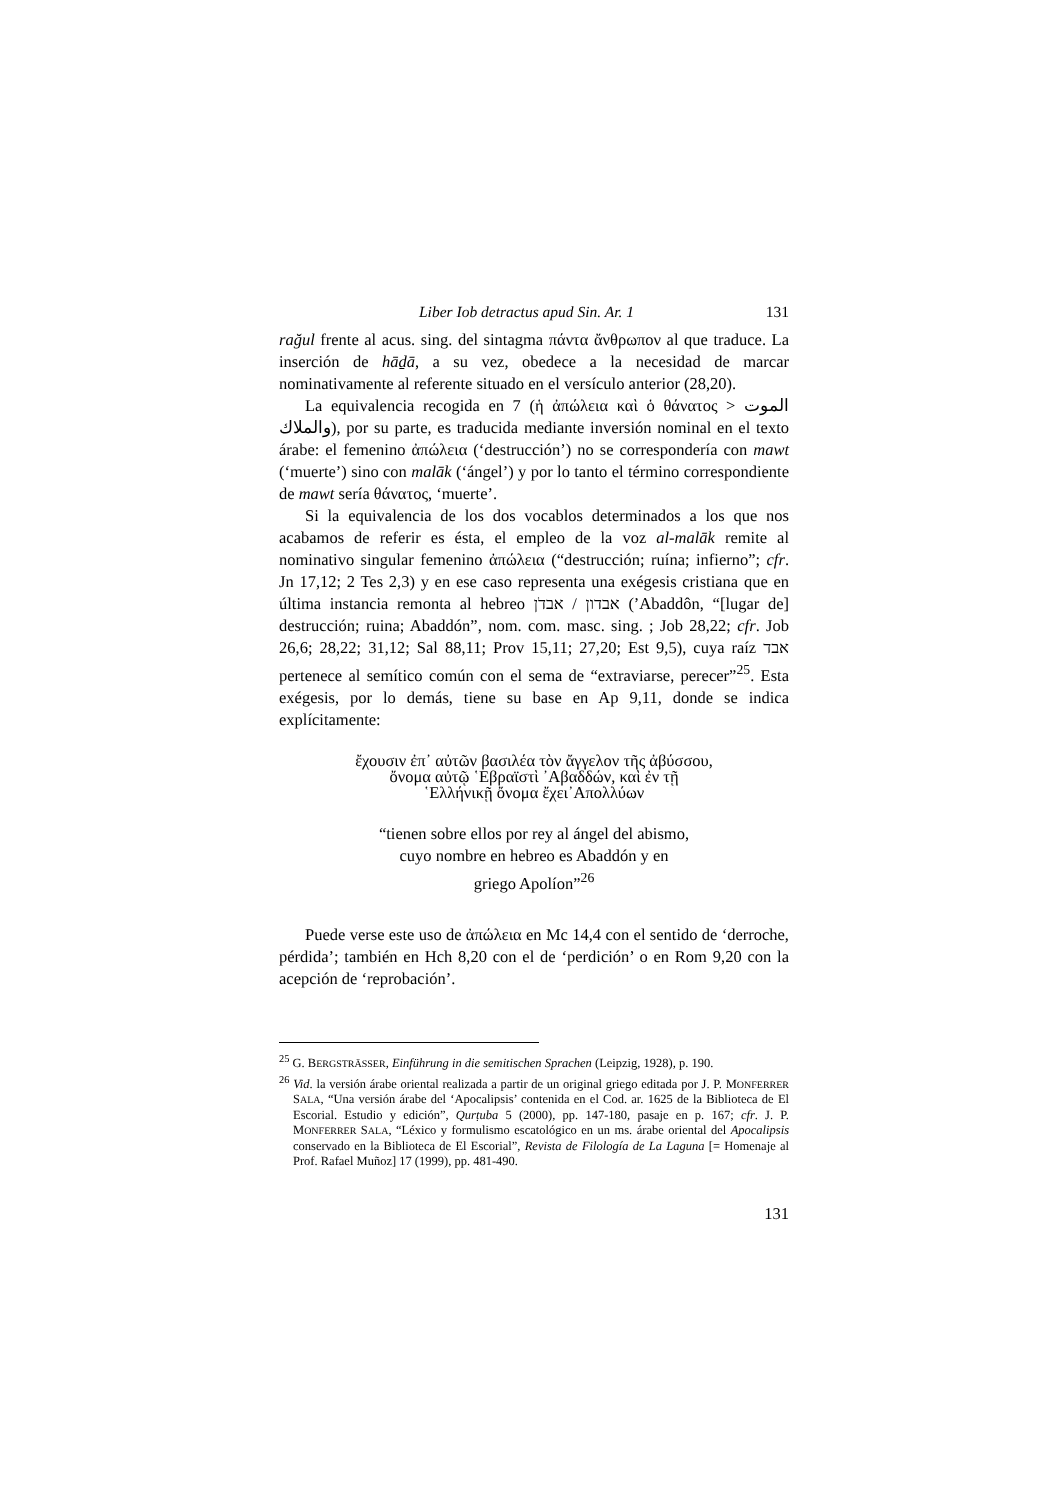Liber Iob detractus apud Sin. Ar. 1 131
rağul frente al acus. sing. del sintagma πάντα ἄνθρωπον al que traduce. La inserción de hāḏā, a su vez, obedece a la necesidad de marcar nominativamente al referente situado en el versículo anterior (28,20).
La equivalencia recogida en 7 (ἡ ἀπώλεια καὶ ὁ θάνατος > الموت والملاك), por su parte, es traducida mediante inversión nominal en el texto árabe: el femenino ἀπώλεια (‘destrucción’) no se correspondería con mawt (‘muerte’) sino con malāk (‘ángel’) y por lo tanto el término correspondiente de mawt sería θάνατος, ‘muerte’.
Si la equivalencia de los dos vocablos determinados a los que nos acabamos de referir es ésta, el empleo de la voz al-malāk remite al nominativo singular femenino ἀπώλεια (“destrucción; ruína; infierno”; cfr. Jn 17,12; 2 Tes 2,3) y en ese caso representa una exégesis cristiana que en última instancia remonta al hebreo אבדון / אבדֹן (’Abaddôn, “[lugar de] destrucción; ruina; Abaddón”, nom. com. masc. sing. ; Job 28,22; cfr. Job 26,6; 28,22; 31,12; Sal 88,11; Prov 15,11; 27,20; Est 9,5), cuya raíz אבד pertenece al semítico común con el sema de “extraviarse, perecer”<sup>25</sup>. Esta exégesis, por lo demás, tiene su base en Ap 9,11, donde se indica explícitamente:
ἔχουσιν ἐπ᾽ αὐτῶν βασιλέα τὸν ἄγγελον τῆς ἀβύσσου,
ὄνομα αὐτῷ ῾Εβραϊστὶ ᾽Αβαδδών, καὶ ἐν τῇ
῾Ελλήνικῇ ὄνομα ἔχει᾽Απολλύων
“tienen sobre ellos por rey al ángel del abismo,
cuyo nombre en hebreo es Abaddón y en
griego Apolíon”<sup>26</sup>
Puede verse este uso de ἀπώλεια en Mc 14,4 con el sentido de ‘derroche, pérdida’; también en Hch 8,20 con el de ‘perdición’ o en Rom 9,20 con la acepción de ‘reprobación’.
<sup>25</sup> G. BERGSTRÄSSER, Einführung in die semitischen Sprachen (Leipzig, 1928), p. 190.
<sup>26</sup> Vid. la versión árabe oriental realizada a partir de un original griego editada por J. P. MONFERRER SALA, “Una versión árabe del ‘Apocalipsis’ contenida en el Cod. ar. 1625 de la Biblioteca de El Escorial. Estudio y edición”, Qurṭuba 5 (2000), pp. 147-180, pasaje en p. 167; cfr. J. P. MONFERRER SALA, “Léxico y formulismo escatológico en un ms. árabe oriental del Apocalipsis conservado en la Biblioteca de El Escorial”, Revista de Filología de La Laguna [= Homenaje al Prof. Rafael Muñoz] 17 (1999), pp. 481-490.
131